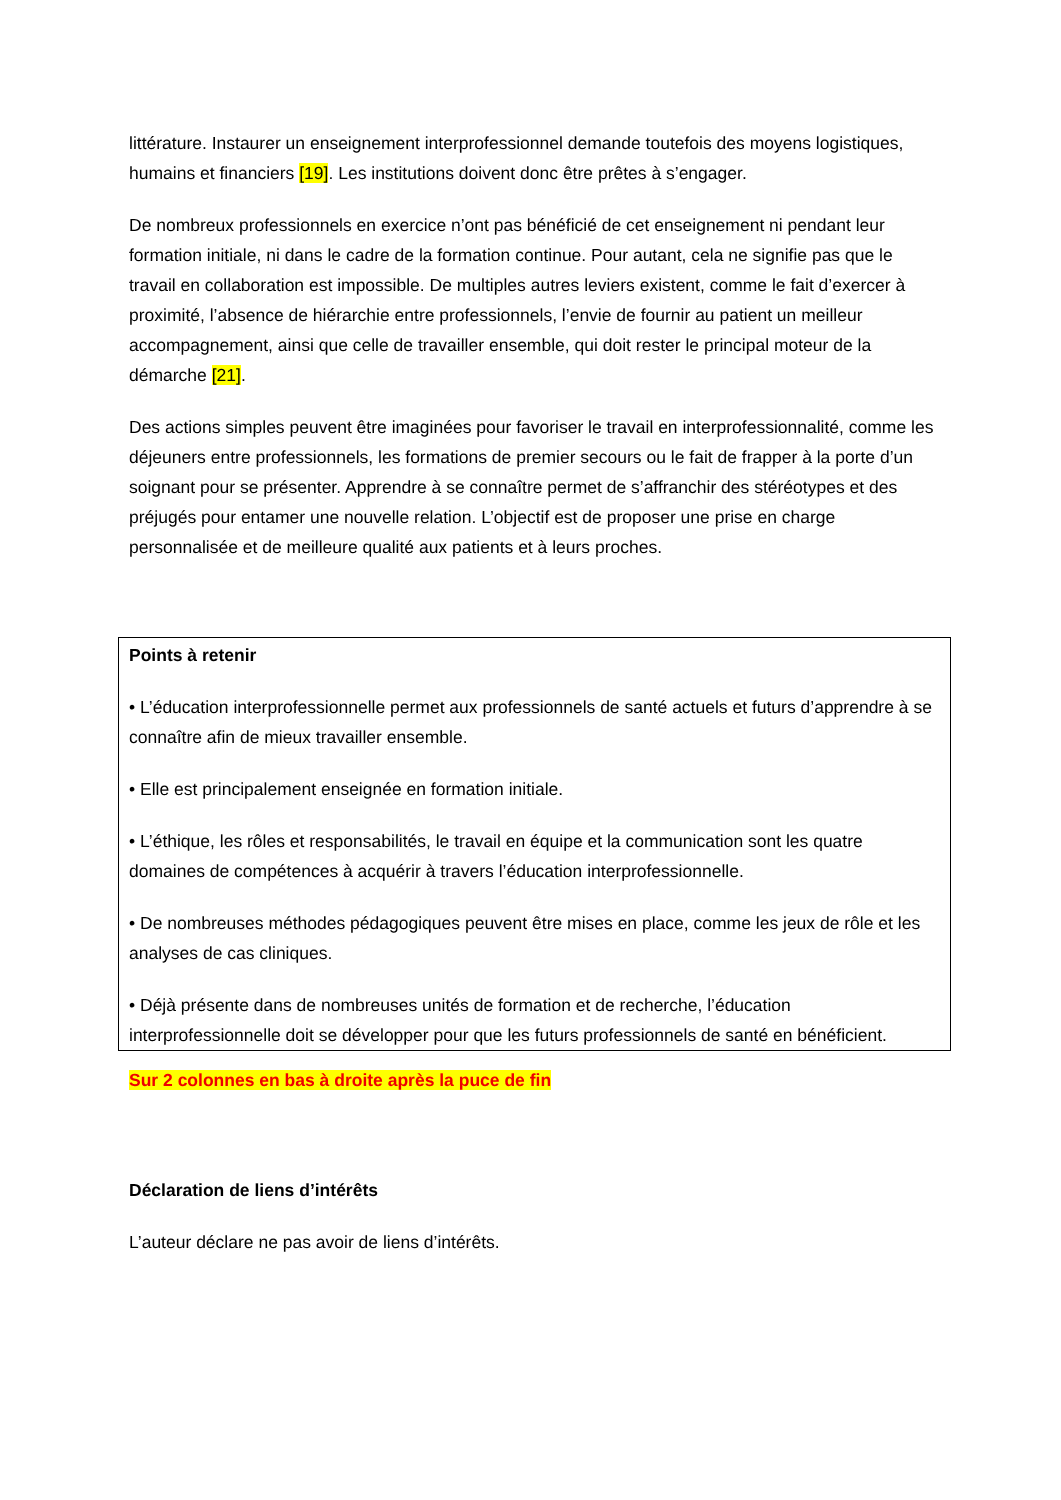littérature. Instaurer un enseignement interprofessionnel demande toutefois des moyens logistiques, humains et financiers [19]. Les institutions doivent donc être prêtes à s’engager.
De nombreux professionnels en exercice n’ont pas bénéficié de cet enseignement ni pendant leur formation initiale, ni dans le cadre de la formation continue. Pour autant, cela ne signifie pas que le travail en collaboration est impossible. De multiples autres leviers existent, comme le fait d’exercer à proximité, l’absence de hiérarchie entre professionnels, l’envie de fournir au patient un meilleur accompagnement, ainsi que celle de travailler ensemble, qui doit rester le principal moteur de la démarche [21].
Des actions simples peuvent être imaginées pour favoriser le travail en interprofessionnalité, comme les déjeuners entre professionnels, les formations de premier secours ou le fait de frapper à la porte d’un soignant pour se présenter. Apprendre à se connaître permet de s’affranchir des stéréotypes et des préjugés pour entamer une nouvelle relation. L’objectif est de proposer une prise en charge personnalisée et de meilleure qualité aux patients et à leurs proches.
Points à retenir
• L’éducation interprofessionnelle permet aux professionnels de santé actuels et futurs d’apprendre à se connaître afin de mieux travailler ensemble.
• Elle est principalement enseignée en formation initiale.
• L’éthique, les rôles et responsabilités, le travail en équipe et la communication sont les quatre domaines de compétences à acquérir à travers l’éducation interprofessionnelle.
• De nombreuses méthodes pédagogiques peuvent être mises en place, comme les jeux de rôle et les analyses de cas cliniques.
• Déjà présente dans de nombreuses unités de formation et de recherche, l’éducation interprofessionnelle doit se développer pour que les futurs professionnels de santé en bénéficient.
Sur 2 colonnes en bas à droite après la puce de fin
Déclaration de liens d’intérêts
L’auteur déclare ne pas avoir de liens d’intérêts.